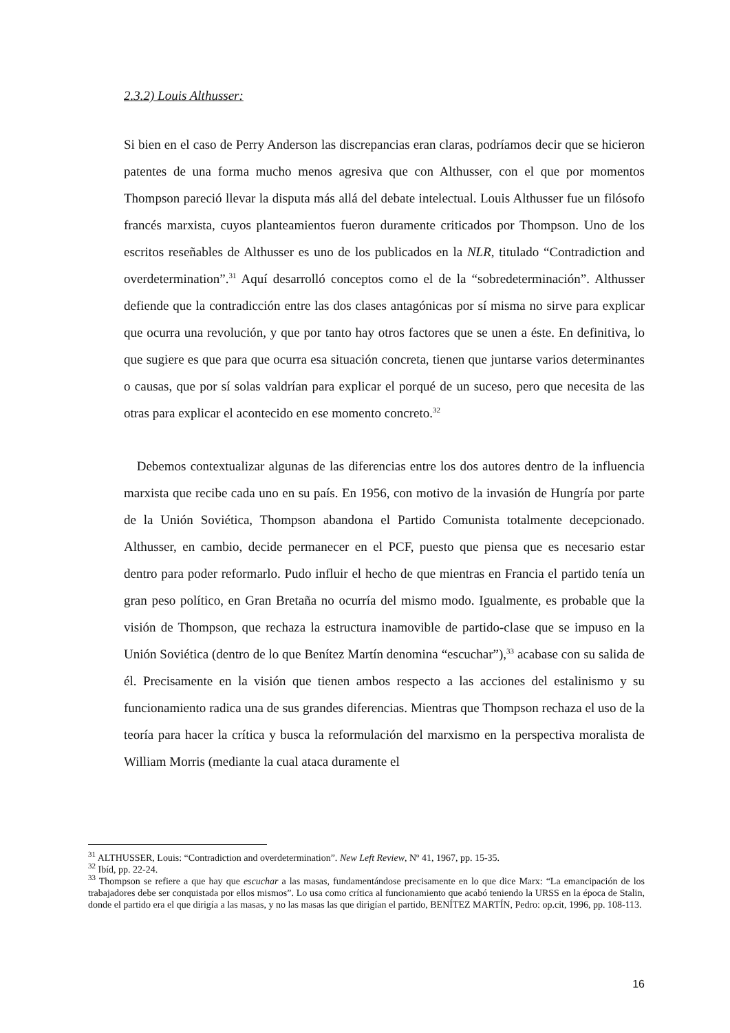2.3.2) Louis Althusser:
Si bien en el caso de Perry Anderson las discrepancias eran claras, podríamos decir que se hicieron patentes de una forma mucho menos agresiva que con Althusser, con el que por momentos Thompson pareció llevar la disputa más allá del debate intelectual. Louis Althusser fue un filósofo francés marxista, cuyos planteamientos fueron duramente criticados por Thompson. Uno de los escritos reseñables de Althusser es uno de los publicados en la NLR, titulado “Contradiction and overdetermination”.<sup>31</sup> Aquí desarrolló conceptos como el de la “sobredeterminación”. Althusser defiende que la contradicción entre las dos clases antagónicas por sí misma no sirve para explicar que ocurra una revolución, y que por tanto hay otros factores que se unen a éste. En definitiva, lo que sugiere es que para que ocurra esa situación concreta, tienen que juntarse varios determinantes o causas, que por sí solas valdrían para explicar el porqué de un suceso, pero que necesita de las otras para explicar el acontecido en ese momento concreto.<sup>32</sup>
Debemos contextualizar algunas de las diferencias entre los dos autores dentro de la influencia marxista que recibe cada uno en su país. En 1956, con motivo de la invasión de Hungría por parte de la Unión Soviética, Thompson abandona el Partido Comunista totalmente decepcionado. Althusser, en cambio, decide permanecer en el PCF, puesto que piensa que es necesario estar dentro para poder reformarlo. Pudo influir el hecho de que mientras en Francia el partido tenía un gran peso político, en Gran Bretaña no ocurría del mismo modo. Igualmente, es probable que la visión de Thompson, que rechaza la estructura inamovible de partido-clase que se impuso en la Unión Soviética (dentro de lo que Benítez Martín denomina “escuchar”),<sup>33</sup> acabase con su salida de él. Precisamente en la visión que tienen ambos respecto a las acciones del estalinismo y su funcionamiento radica una de sus grandes diferencias. Mientras que Thompson rechaza el uso de la teoría para hacer la crítica y busca la reformulación del marxismo en la perspectiva moralista de William Morris (mediante la cual ataca duramente el
<sup>31</sup> ALTHUSSER, Louis: “Contradiction and overdetermination”. New Left Review, Nº 41, 1967, pp. 15-35.
<sup>32</sup> Ibíd, pp. 22-24.
<sup>33</sup> Thompson se refiere a que hay que escuchar a las masas, fundamentándose precisamente en lo que dice Marx: “La emancipación de los trabajadores debe ser conquistada por ellos mismos”. Lo usa como crítica al funcionamiento que acabó teniendo la URSS en la época de Stalin, donde el partido era el que dirigía a las masas, y no las masas las que dirigían el partido, BENÍTEZ MARTÍN, Pedro: op.cit, 1996, pp. 108-113.
16